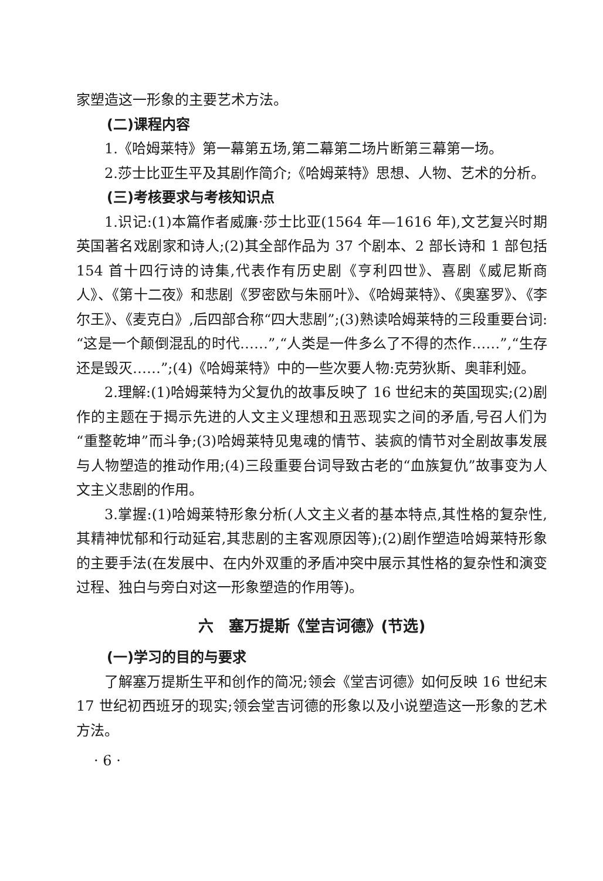家塑造这一形象的主要艺术方法。
(二)课程内容
1.《哈姆莱特》第一幕第五场,第二幕第二场片断第三幕第一场。
2.莎士比亚生平及其剧作简介;《哈姆莱特》思想、人物、艺术的分析。
(三)考核要求与考核知识点
1.识记:(1)本篇作者威廉·莎士比亚(1564 年—1616 年),文艺复兴时期英国著名戏剧家和诗人;(2)其全部作品为 37 个剧本、2 部长诗和 1 部包括 154 首十四行诗的诗集,代表作有历史剧《亨利四世》、喜剧《威尼斯商人》、《第十二夜》和悲剧《罗密欧与朱丽叶》、《哈姆莱特》、《奥塞罗》、《李尔王》、《麦克白》,后四部合称“四大悲剧”;(3)熟读哈姆莱特的三段重要台词:“这是一个颠倒混乱的时代……”,“人类是一件多么了不得的杰作……”,“生存还是毁灭……”;(4)《哈姆莱特》中的一些次要人物:克劳狄斯、奥菲利娅。
2.理解:(1)哈姆莱特为父复仇的故事反映了 16 世纪末的英国现实;(2)剧作的主题在于揭示先进的人文主义理想和丑恶现实之间的矛盾,号召人们为“重整乾坤”而斗争;(3)哈姆莱特见鬼魂的情节、装疯的情节对全剧故事发展与人物塑造的推动作用;(4)三段重要台词导致古老的“血族复仇”故事变为人文主义悲剧的作用。
3.掌握:(1)哈姆莱特形象分析(人文主义者的基本特点,其性格的复杂性,其精神忧郁和行动延宕,其悲剧的主客观原因等);(2)剧作塑造哈姆莱特形象的主要手法(在发展中、在内外双重的矛盾冲突中展示其性格的复杂性和演变过程、独白与旁白对这一形象塑造的作用等)。
六　塞万提斯《堂吉诃德》(节选)
(一)学习的目的与要求
了解塞万提斯生平和创作的简况;领会《堂吉诃德》如何反映 16 世纪末 17 世纪初西班牙的现实;领会堂吉诃德的形象以及小说塑造这一形象的艺术方法。
· 6 ·